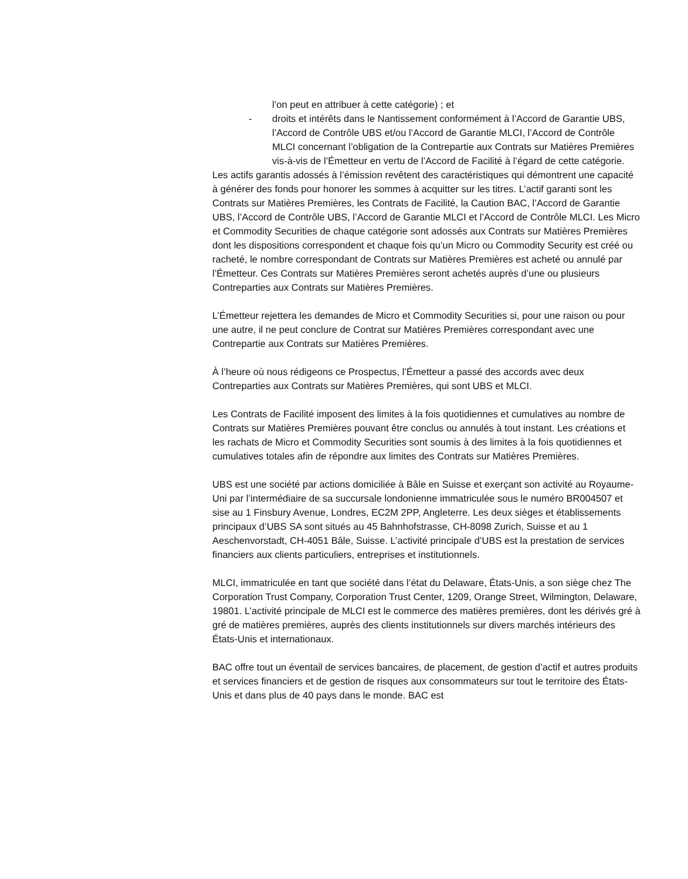l’on peut en attribuer à cette catégorie) ; et
- droits et intérêts dans le Nantissement conformément à l’Accord de Garantie UBS, l’Accord de Contrôle UBS et/ou l’Accord de Garantie MLCI, l’Accord de Contrôle MLCI concernant l’obligation de la Contrepartie aux Contrats sur Matières Premières vis-à-vis de l’Émetteur en vertu de l’Accord de Facilité à l’égard de cette catégorie.
Les actifs garantis adossés à l’émission revêtent des caractéristiques qui démontrent une capacité à générer des fonds pour honorer les sommes à acquitter sur les titres. L’actif garanti sont les Contrats sur Matières Premières, les Contrats de Facilité, la Caution BAC, l’Accord de Garantie UBS, l’Accord de Contrôle UBS, l’Accord de Garantie MLCI et l’Accord de Contrôle MLCI. Les Micro et Commodity Securities de chaque catégorie sont adossés aux Contrats sur Matières Premières dont les dispositions correspondent et chaque fois qu’un Micro ou Commodity Security est créé ou racheté, le nombre correspondant de Contrats sur Matières Premières est acheté ou annulé par l’Émetteur. Ces Contrats sur Matières Premières seront achetés auprès d’une ou plusieurs Contreparties aux Contrats sur Matières Premières.
L’Émetteur rejettera les demandes de Micro et Commodity Securities si, pour une raison ou pour une autre, il ne peut conclure de Contrat sur Matières Premières correspondant avec une Contrepartie aux Contrats sur Matières Premières.
À l’heure où nous rédigeons ce Prospectus, l’Émetteur a passé des accords avec deux Contreparties aux Contrats sur Matières Premières, qui sont UBS et MLCI.
Les Contrats de Facilité imposent des limites à la fois quotidiennes et cumulatives au nombre de Contrats sur Matières Premières pouvant être conclus ou annulés à tout instant. Les créations et les rachats de Micro et Commodity Securities sont soumis à des limites à la fois quotidiennes et cumulatives totales afin de répondre aux limites des Contrats sur Matières Premières.
UBS est une société par actions domiciliée à Bâle en Suisse et exerçant son activité au Royaume-Uni par l’intermédiaire de sa succursale londonienne immatriculée sous le numéro BR004507 et sise au 1 Finsbury Avenue, Londres, EC2M 2PP, Angleterre. Les deux sièges et établissements principaux d’UBS SA sont situés au 45 Bahnhofstrasse, CH-8098 Zurich, Suisse et au 1 Aeschenvorstadt, CH-4051 Bâle, Suisse. L’activité principale d’UBS est la prestation de services financiers aux clients particuliers, entreprises et institutionnels.
MLCI, immatriculée en tant que société dans l’état du Delaware, États-Unis, a son siège chez The Corporation Trust Company, Corporation Trust Center, 1209, Orange Street, Wilmington, Delaware, 19801. L’activité principale de MLCI est le commerce des matières premières, dont les dérivés gré à gré de matières premières, auprès des clients institutionnels sur divers marchés intérieurs des États-Unis et internationaux.
BAC offre tout un éventail de services bancaires, de placement, de gestion d’actif et autres produits et services financiers et de gestion de risques aux consommateurs sur tout le territoire des États-Unis et dans plus de 40 pays dans le monde. BAC est